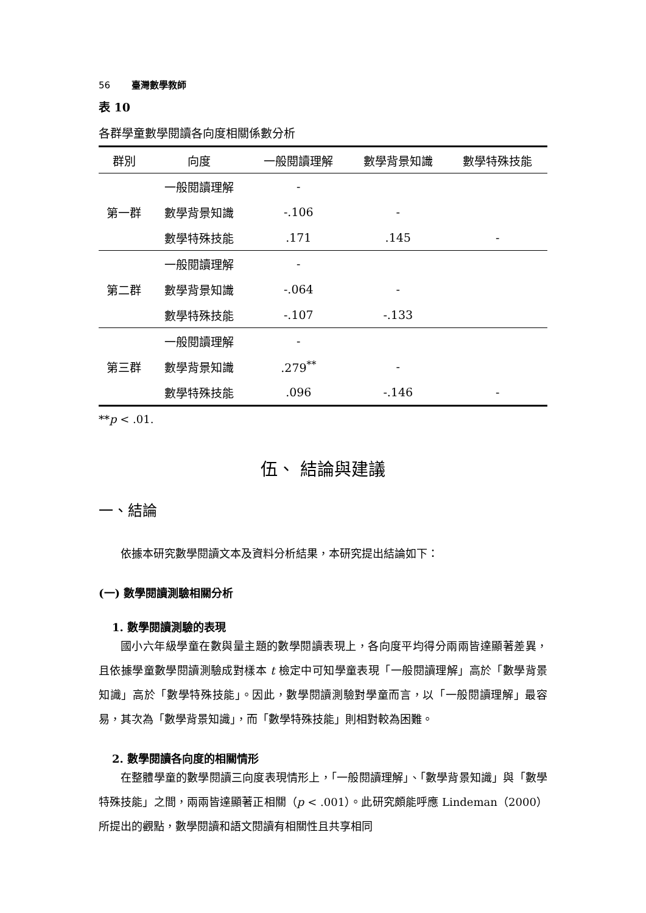56 臺灣數學教師
表 10
各群學童數學閱讀各向度相關係數分析
| 群別 | 向度 | 一般閱讀理解 | 數學背景知識 | 數學特殊技能 |
| --- | --- | --- | --- | --- |
| 第一群 | 一般閱讀理解 | - | | |
| | 數學背景知識 | -.106 | - | |
| | 數學特殊技能 | .171 | .145 | - |
| 第二群 | 一般閱讀理解 | - | | |
| | 數學背景知識 | -.064 | - | |
| | 數學特殊技能 | -.107 | -.133 | |
| 第三群 | 一般閱讀理解 | - | | |
| | 數學背景知識 | .279<sup>**</sup> | - | |
| | 數學特殊技能 | .096 | -.146 | - |
**p < .01.
伍、 結論與建議
一、結論
依據本研究數學閱讀文本及資料分析結果，本研究提出結論如下：
(一) 數學閱讀測驗相關分析
1. 數學閱讀測驗的表現
國小六年級學童在數與量主題的數學閱讀表現上，各向度平均得分兩兩皆達顯著差異，且依據學童數學閱讀測驗成對樣本 t 檢定中可知學童表現「一般閱讀理解」高於「數學背景知識」高於「數學特殊技能」。因此，數學閱讀測驗對學童而言，以「一般閱讀理解」最容易，其次為「數學背景知識」，而「數學特殊技能」則相對較為困難。
2. 數學閱讀各向度的相關情形
在整體學童的數學閱讀三向度表現情形上，「一般閱讀理解」、「數學背景知識」與「數學特殊技能」之間，兩兩皆達顯著正相關（p < .001）。此研究頗能呼應 Lindeman（2000）所提出的觀點，數學閱讀和語文閱讀有相關性且共享相同